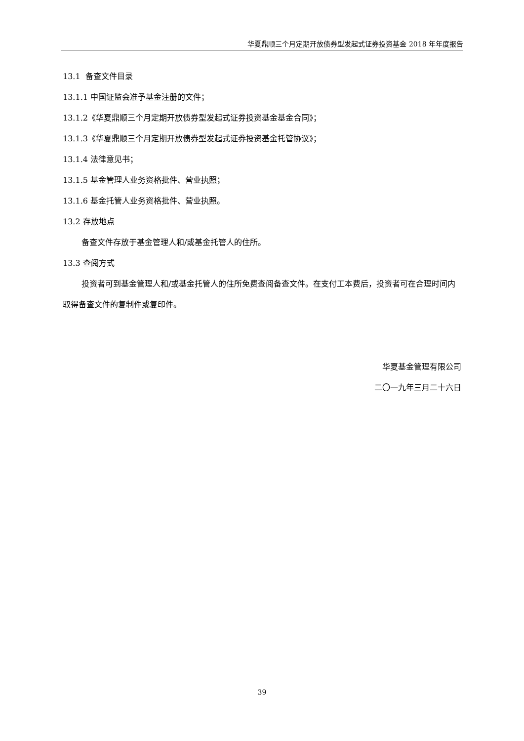华夏鼎顺三个月定期开放债券型发起式证券投资基金 2018 年年度报告
13.1 备查文件目录
13.1.1 中国证监会准予基金注册的文件；
13.1.2《华夏鼎顺三个月定期开放债券型发起式证券投资基金基金合同》；
13.1.3《华夏鼎顺三个月定期开放债券型发起式证券投资基金托管协议》；
13.1.4 法律意见书；
13.1.5 基金管理人业务资格批件、营业执照；
13.1.6 基金托管人业务资格批件、营业执照。
13.2 存放地点
备查文件存放于基金管理人和/或基金托管人的住所。
13.3 查阅方式
投资者可到基金管理人和/或基金托管人的住所免费查阅备查文件。在支付工本费后，投资者可在合理时间内取得备查文件的复制件或复印件。
华夏基金管理有限公司
二〇一九年三月二十六日
39